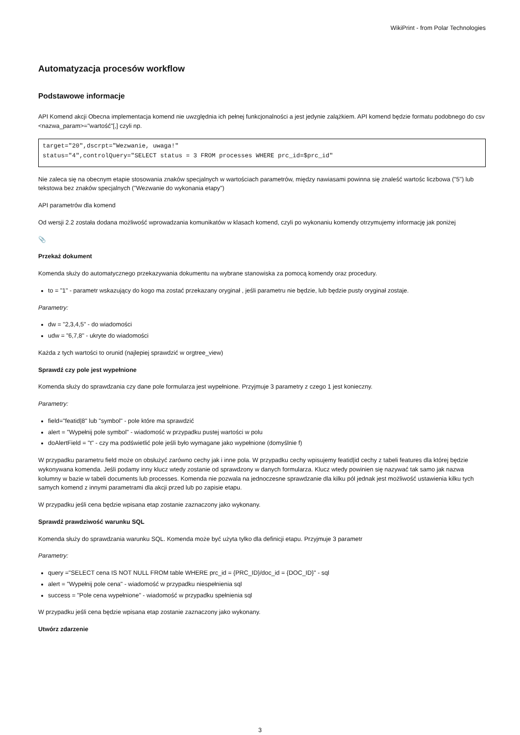WikiPrint - from Polar Technologies
Automatyzacja procesów workflow
Podstawowe informacje
API Komend akcji Obecna implementacja komend nie uwzględnia ich pełnej funkcjonalności a jest jedynie zalążkiem. API komend będzie formatu podobnego do csv <nazwa_param>="wartość"[,] czyli np.
target="20",dscrpt="Wezwanie, uwaga!"
status="4",controlQuery="SELECT status = 3 FROM processes WHERE prc_id=$prc_id"
Nie zaleca się na obecnym etapie stosowania znaków specjalnych w wartościach parametrów, między nawiasami powinna się znaleść wartośc liczbowa ("5") lub tekstowa bez znaków specjalnych ("Wezwanie do wykonania etapy")
API parametrów dla komend
Od wersji 2.2 została dodana możliwość wprowadzania komunikatów w klasach komend, czyli po wykonaniu komendy otrzymujemy informację jak poniżej
📎
Przekaż dokument
Komenda służy do automatycznego przekazywania dokumentu na wybrane stanowiska za pomocą komendy oraz procedury.
to = "1" - parametr wskazujący do kogo ma zostać przekazany oryginał , jeśli parametru nie będzie, lub będzie pusty oryginał zostaje.
Parametry:
dw = "2,3,4,5" - do wiadomości
udw = "6,7,8" - ukryte do wiadomości
Każda z tych wartości to orunid (najlepiej sprawdzić w orgtree_view)
Sprawdź czy pole jest wypełnione
Komenda służy do sprawdzania czy dane pole formularza jest wypełnione. Przyjmuje 3 parametry z czego 1 jest konieczny.
Parametry:
field="featid|8" lub "symbol" - pole które ma sprawdzić
alert = "Wypełnij pole symbol" - wiadomość w przypadku pustej wartości w polu
doAlertField = "t" - czy ma podświetlić pole jeśli było wymagane jako wypełnione (domyślnie f)
W przypadku parametru field może on obsłużyć zarówno cechy jak i inne pola. W przypadku cechy wpisujemy featid|id cechy z tabeli features dla której będzie wykonywana komenda. Jeśli podamy inny klucz wtedy zostanie od sprawdzony w danych formularza. Klucz wtedy powinien się nazywać tak samo jak nazwa kolumny w bazie w tabeli documents lub processes. Komenda nie pozwala na jednoczesne sprawdzanie dla kilku pól jednak jest możliwość ustawienia kilku tych samych komend z innymi parametrami dla akcji przed lub po zapisie etapu.
W przypadku jeśli cena będzie wpisana etap zostanie zaznaczony jako wykonany.
Sprawdź prawdziwość warunku SQL
Komenda służy do sprawdzania warunku SQL. Komenda może być użyta tylko dla definicji etapu. Przyjmuje 3 parametr
Parametry:
query ="SELECT cena IS NOT NULL FROM table WHERE prc_id = {PRC_ID}/doc_id = {DOC_ID}" - sql
alert = "Wypełnij pole cena" - wiadomość w przypadku niespełnienia sql
success = "Pole cena wypełnione" - wiadomość w przypadku spełnienia sql
W przypadku jeśli cena będzie wpisana etap zostanie zaznaczony jako wykonany.
Utwórz zdarzenie
3